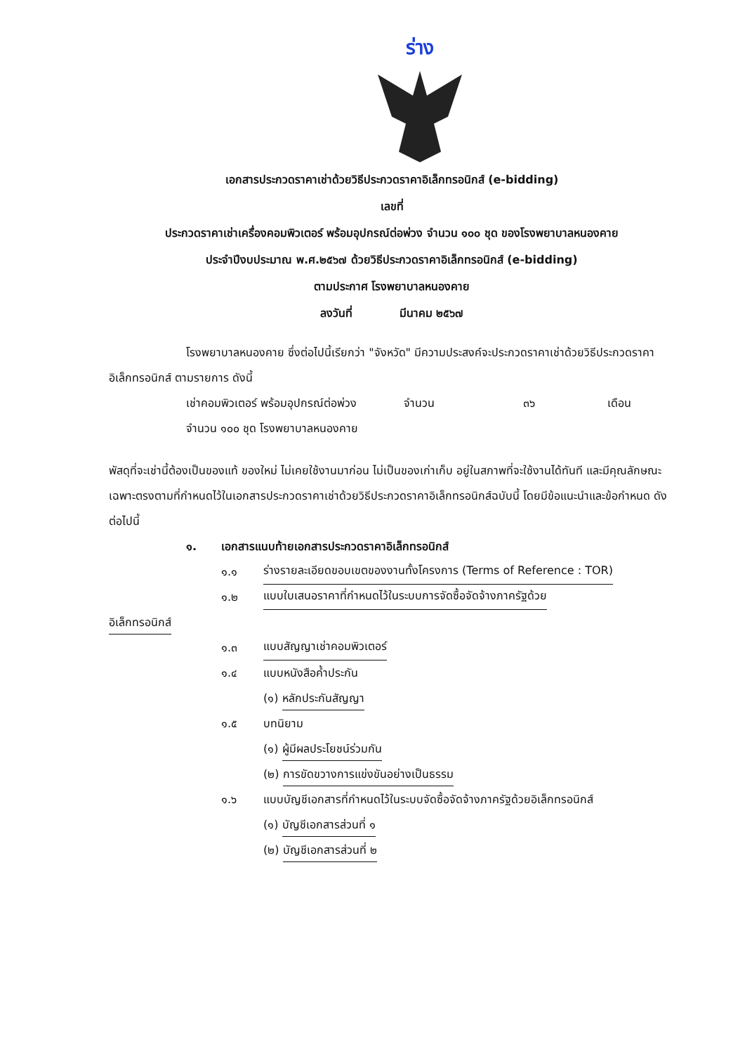ร่าง
เอกสารประกวดราคาเช่าด้วยวิธีประกวดราคาอิเล็กทรอนิกส์ (e-bidding)
เลขที่
ประกวดราคาเช่าเครื่องคอมพิวเตอร์ พร้อมอุปกรณ์ต่อพ่วง จำนวน ๑๐๐ ชุด ของโรงพยาบาลหนองคาย
ประจำปีงบประมาณ พ.ศ.๒๕๖๗ ด้วยวิธีประกวดราคาอิเล็กทรอนิกส์ (e-bidding)
ตามประกาศ โรงพยาบาลหนองคาย
ลงวันที่ มีนาคม ๒๕๖๗
โรงพยาบาลหนองคาย ซึ่งต่อไปนี้เรียกว่า "จังหวัด" มีความประสงค์จะประกวดราคาเช่าด้วยวิธีประกวดราคาอิเล็กทรอนิกส์ ตามรายการ ดังนี้
เช่าคอมพิวเตอร์ พร้อมอุปกรณ์ต่อพ่วง จำนวน ๑๐๐ ชุด โรงพยาบาลหนองคาย
จำนวน ๓๖ เดือน
พัสดุที่จะเช่านี้ต้องเป็นของแท้ ของใหม่ ไม่เคยใช้งานมาก่อน ไม่เป็นของเก่าเก็บ อยู่ในสภาพที่จะใช้งานได้ทันที และมีคุณลักษณะเฉพาะตรงตามที่กำหนดไว้ในเอกสารประกวดราคาเช่าด้วยวิธีประกวดราคาอิเล็กทรอนิกส์ฉบับนี้ โดยมีข้อแนะนำและข้อกำหนด ดังต่อไปนี้
๑. เอกสารแนบท้ายเอกสารประกวดราคาอิเล็กทรอนิกส์
๑.๑ ร่างรายละเอียดขอบเขตของงานทั้งโครงการ (Terms of Reference : TOR)
๑.๒ แบบใบเสนอราคาที่กำหนดไว้ในระบบการจัดซื้อจัดจ้างภาครัฐด้วย
อิเล็กทรอนิกส์
๑.๓ แบบสัญญาเช่าคอมพิวเตอร์
๑.๔ แบบหนังสือค้ำประกัน
(๑) หลักประกันสัญญา
๑.๕ บทนิยาม
(๑) ผู้มีผลประโยชน์ร่วมกัน
(๒) การขัดขวางการแข่งขันอย่างเป็นธรรม
๑.๖ แบบบัญชีเอกสารที่กำหนดไว้ในระบบจัดซื้อจัดจ้างภาครัฐด้วยอิเล็กทรอนิกส์
(๑) บัญชีเอกสารส่วนที่ ๑
(๒) บัญชีเอกสารส่วนที่ ๒